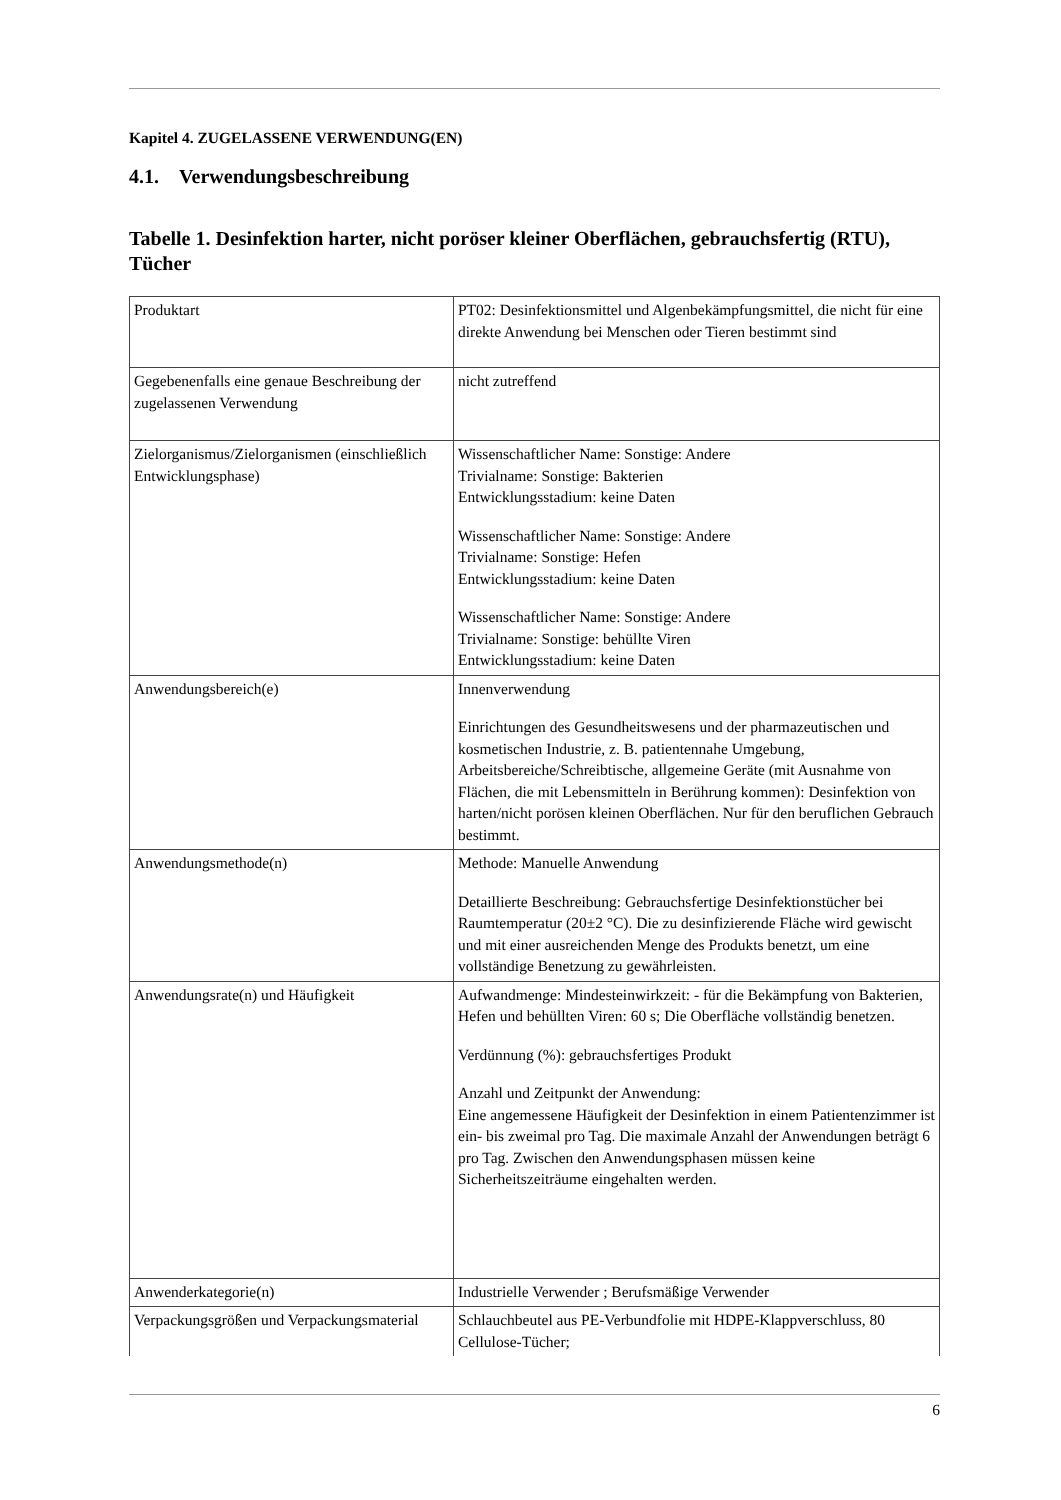Kapitel 4. ZUGELASSENE VERWENDUNG(EN)
4.1. Verwendungsbeschreibung
Tabelle 1. Desinfektion harter, nicht poröser kleiner Oberflächen, gebrauchsfertig (RTU), Tücher
| Produktart | PT02: Desinfektionsmittel und Algenbekämpfungsmittel, die nicht für eine direkte Anwendung bei Menschen oder Tieren bestimmt sind |
| Gegebenenfalls eine genaue Beschreibung der zugelassenen Verwendung | nicht zutreffend |
| Zielorganismus/Zielorganismen (einschließlich Entwicklungsphase) | Wissenschaftlicher Name: Sonstige: Andere Trivialname: Sonstige: Bakterien Entwicklungsstadium: keine Daten Wissenschaftlicher Name: Sonstige: Andere Trivialname: Sonstige: Hefen Entwicklungsstadium: keine Daten Wissenschaftlicher Name: Sonstige: Andere Trivialname: Sonstige: behüllte Viren Entwicklungsstadium: keine Daten |
| Anwendungsbereich(e) | Innenverwendung Einrichtungen des Gesundheitswesens und der pharmazeutischen und kosmetischen Industrie, z. B. patientennahe Umgebung, Arbeitsbereiche/Schreibtische, allgemeine Geräte (mit Ausnahme von Flächen, die mit Lebensmitteln in Berührung kommen): Desinfektion von harten/nicht porösen kleinen Oberflächen. Nur für den beruflichen Gebrauch bestimmt. |
| Anwendungsmethode(n) | Methode: Manuelle Anwendung Detaillierte Beschreibung: Gebrauchsfertige Desinfektionstücher bei Raumtemperatur (20±2 °C). Die zu desinfizierende Fläche wird gewischt und mit einer ausreichenden Menge des Produkts benetzt, um eine vollständige Benetzung zu gewährleisten. |
| Anwendungsrate(n) und Häufigkeit | Aufwandmenge: Mindesteinwirkzeit: - für die Bekämpfung von Bakterien, Hefen und behüllten Viren: 60 s; Die Oberfläche vollständig benetzen. Verdünnung (%): gebrauchsfertiges Produkt Anzahl und Zeitpunkt der Anwendung: Eine angemessene Häufigkeit der Desinfektion in einem Patientenzimmer ist ein- bis zweimal pro Tag. Die maximale Anzahl der Anwendungen beträgt 6 pro Tag. Zwischen den Anwendungsphasen müssen keine Sicherheitszeiträume eingehalten werden. |
| Anwenderkategorie(n) | Industrielle Verwender ; Berufsmäßige Verwender |
| Verpackungsgrößen und Verpackungsmaterial | Schlauchbeutel aus PE-Verbundfolie mit HDPE-Klappverschluss, 80 Cellulose-Tücher; |
6